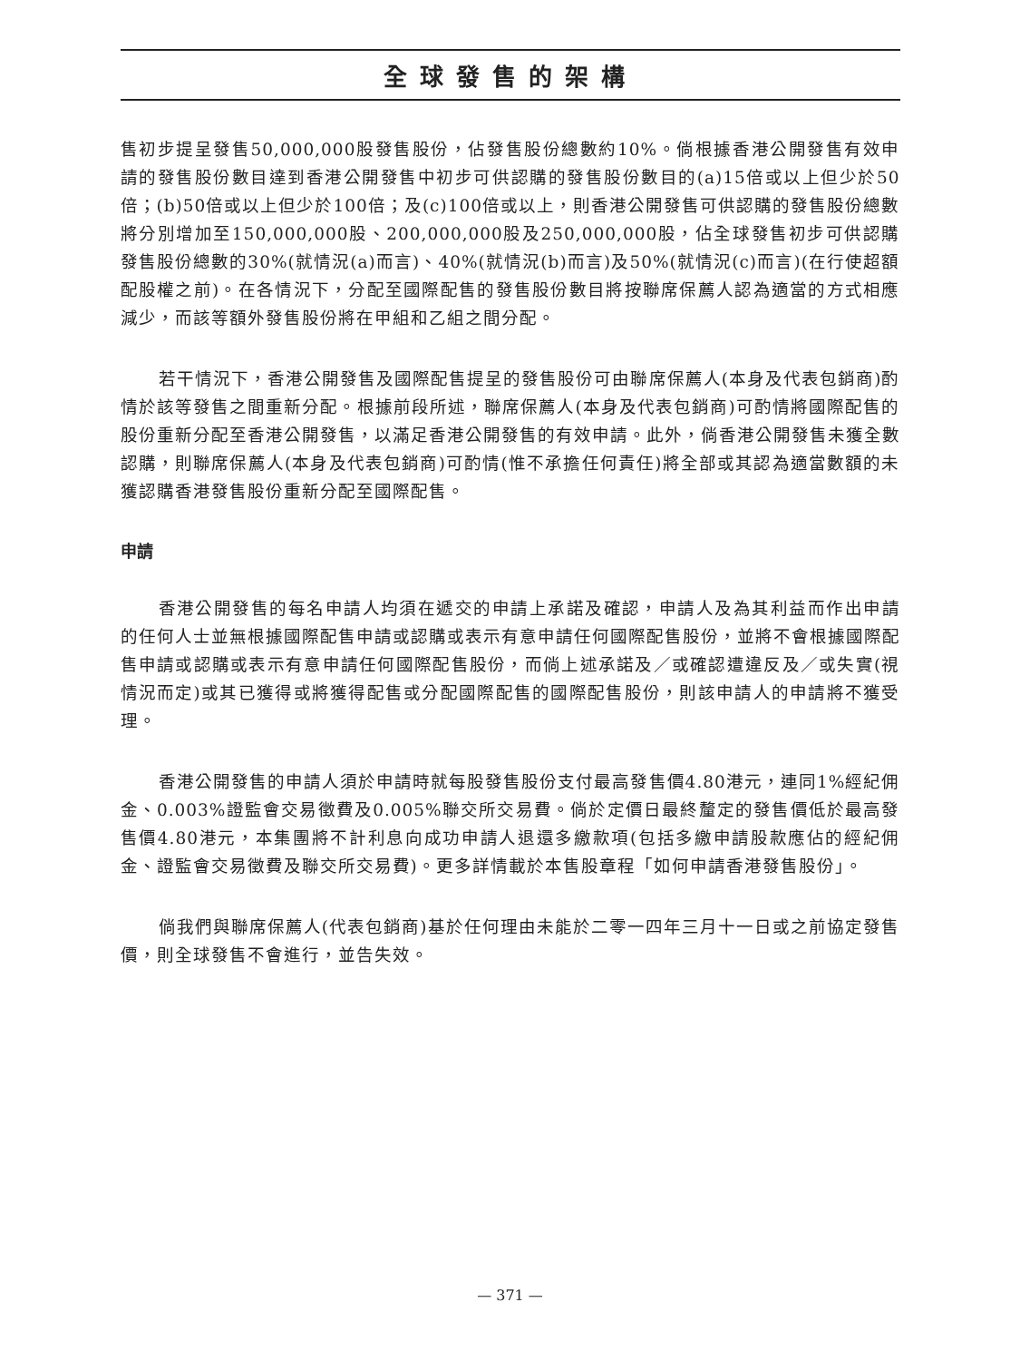全球發售的架構
售初步提呈發售50,000,000股發售股份，佔發售股份總數約10%。倘根據香港公開發售有效申請的發售股份數目達到香港公開發售中初步可供認購的發售股份數目的(a)15倍或以上但少於50倍；(b)50倍或以上但少於100倍；及(c)100倍或以上，則香港公開發售可供認購的發售股份總數將分別增加至150,000,000股、200,000,000股及250,000,000股，佔全球發售初步可供認購發售股份總數的30%(就情況(a)而言)、40%(就情況(b)而言)及50%(就情況(c)而言)(在行使超額配股權之前)。在各情況下，分配至國際配售的發售股份數目將按聯席保薦人認為適當的方式相應減少，而該等額外發售股份將在甲組和乙組之間分配。
若干情況下，香港公開發售及國際配售提呈的發售股份可由聯席保薦人(本身及代表包銷商)酌情於該等發售之間重新分配。根據前段所述，聯席保薦人(本身及代表包銷商)可酌情將國際配售的股份重新分配至香港公開發售，以滿足香港公開發售的有效申請。此外，倘香港公開發售未獲全數認購，則聯席保薦人(本身及代表包銷商)可酌情(惟不承擔任何責任)將全部或其認為適當數額的未獲認購香港發售股份重新分配至國際配售。
申請
香港公開發售的每名申請人均須在遞交的申請上承諾及確認，申請人及為其利益而作出申請的任何人士並無根據國際配售申請或認購或表示有意申請任何國際配售股份，並將不會根據國際配售申請或認購或表示有意申請任何國際配售股份，而倘上述承諾及／或確認遭違反及／或失實(視情況而定)或其已獲得或將獲得配售或分配國際配售的國際配售股份，則該申請人的申請將不獲受理。
香港公開發售的申請人須於申請時就每股發售股份支付最高發售價4.80港元，連同1%經紀佣金、0.003%證監會交易徵費及0.005%聯交所交易費。倘於定價日最終釐定的發售價低於最高發售價4.80港元，本集團將不計利息向成功申請人退還多繳款項(包括多繳申請股款應佔的經紀佣金、證監會交易徵費及聯交所交易費)。更多詳情載於本售股章程「如何申請香港發售股份」。
倘我們與聯席保薦人(代表包銷商)基於任何理由未能於二零一四年三月十一日或之前協定發售價，則全球發售不會進行，並告失效。
— 371 —